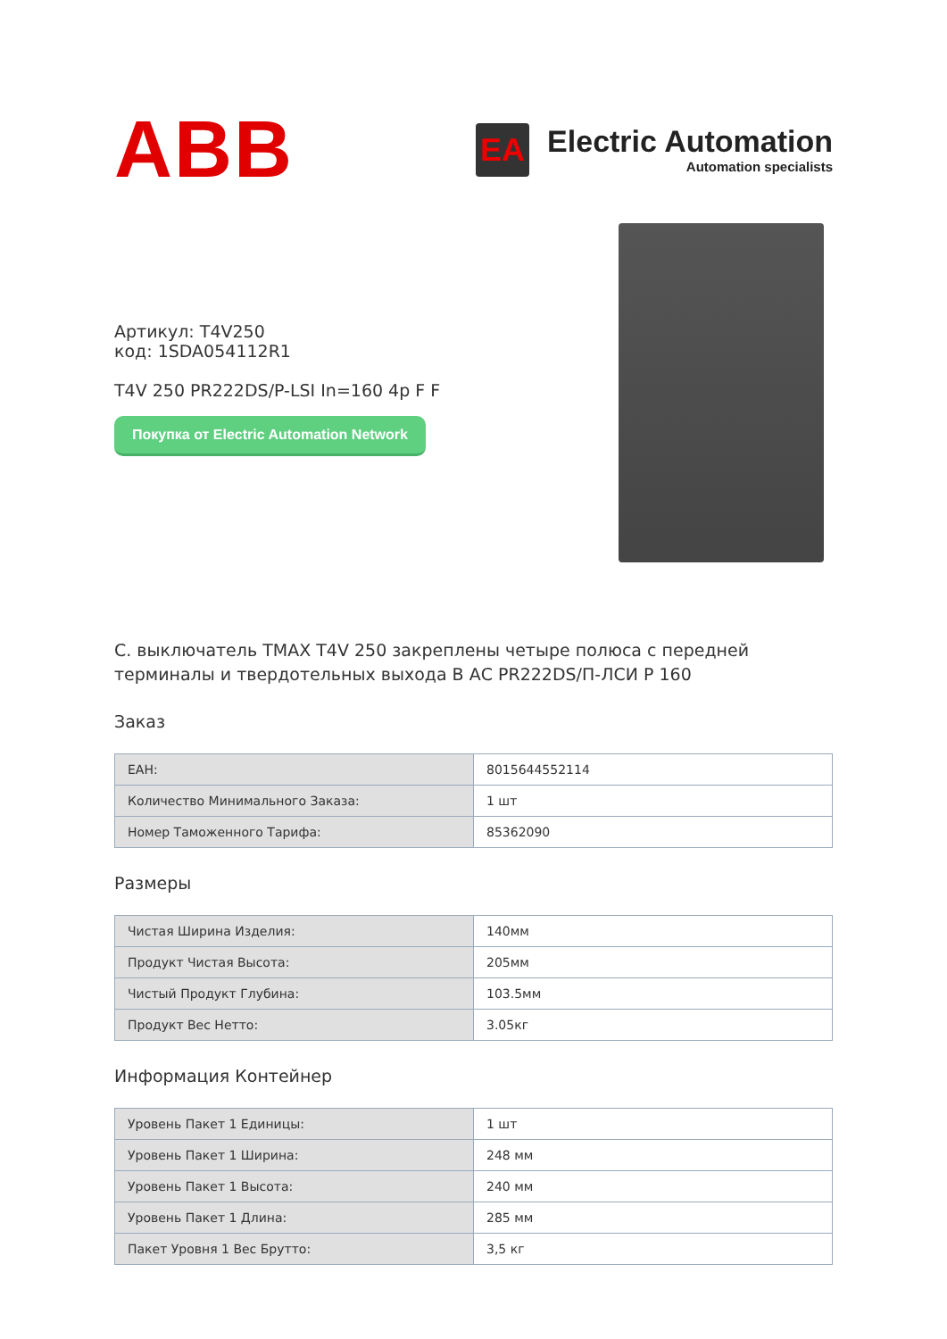ABB
EA
Electric Automation
Automation specialists
Артикул: T4V250
код: 1SDA054112R1
T4V 250 PR222DS/P-LSI In=160 4p F F
Покупка от Electric Automation Network
C. выключатель TMAX T4V 250 закреплены четыре полюса с передней терминалы и твердотельных выхода В АС PR222DS/П-ЛСИ Р 160
Заказ
| ЕАН: | 8015644552114 |
| Количество Минимального Заказа: | 1 шт |
| Номер Таможенного Тарифа: | 85362090 |
Размеры
| Чистая Ширина Изделия: | 140мм |
| Продукт Чистая Высота: | 205мм |
| Чистый Продукт Глубина: | 103.5мм |
| Продукт Вес Нетто: | 3.05кг |
Информация Контейнер
| Уровень Пакет 1 Единицы: | 1 шт |
| Уровень Пакет 1 Ширина: | 248 мм |
| Уровень Пакет 1 Высота: | 240 мм |
| Уровень Пакет 1 Длина: | 285 мм |
| Пакет Уровня 1 Вес Брутто: | 3,5 кг |